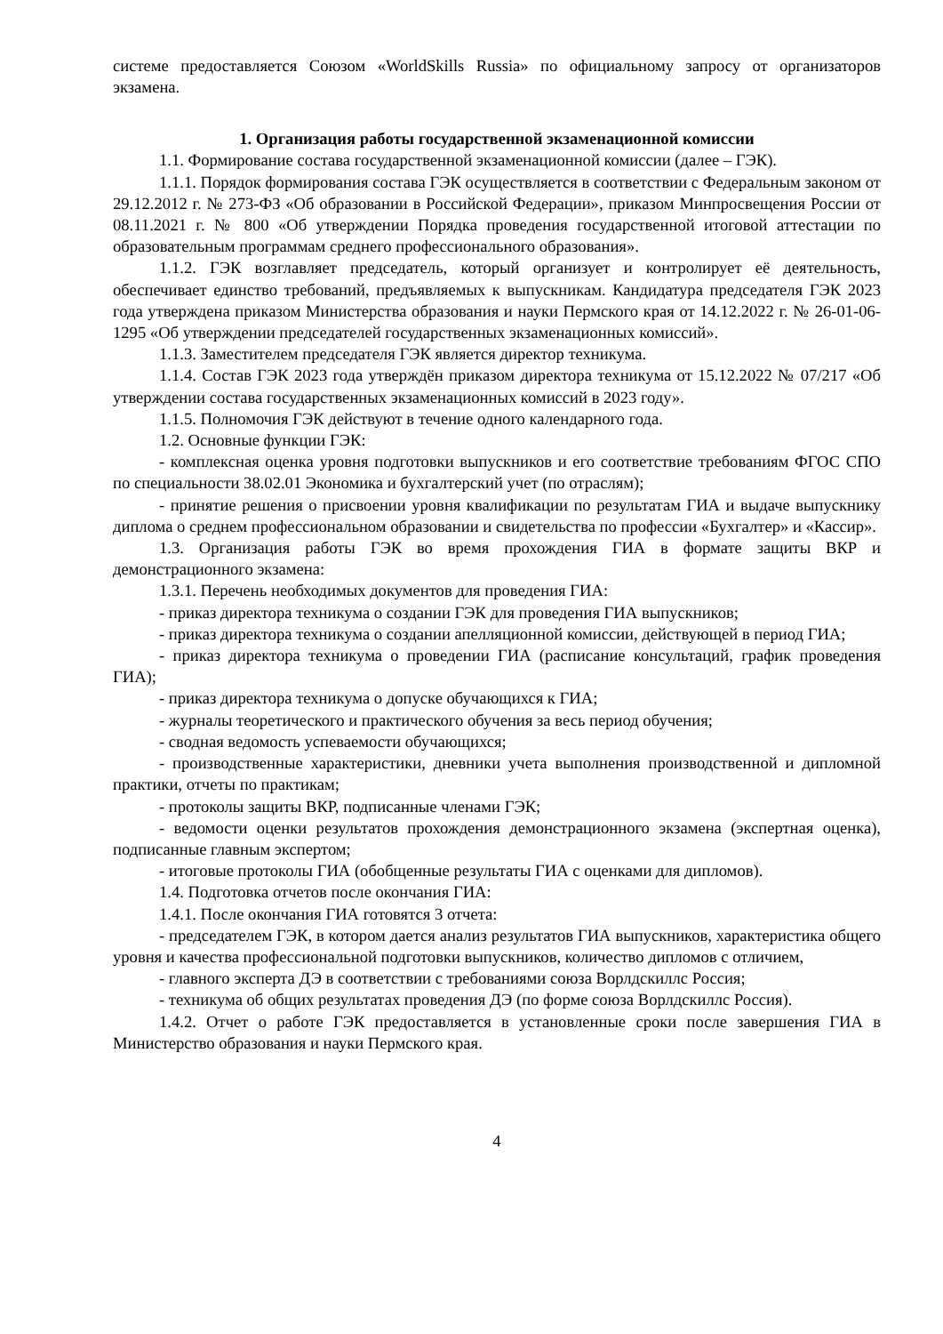системе предоставляется Союзом «WorldSkills Russia» по официальному запросу от организаторов экзамена.
1. Организация работы государственной экзаменационной комиссии
1.1. Формирование состава государственной экзаменационной комиссии (далее – ГЭК).
1.1.1. Порядок формирования состава ГЭК осуществляется в соответствии с Федеральным законом от 29.12.2012 г. № 273-ФЗ «Об образовании в Российской Федерации», приказом Минпросвещения России от 08.11.2021 г. № 800 «Об утверждении Порядка проведения государственной итоговой аттестации по образовательным программам среднего профессионального образования».
1.1.2. ГЭК возглавляет председатель, который организует и контролирует её деятельность, обеспечивает единство требований, предъявляемых к выпускникам. Кандидатура председателя ГЭК 2023 года утверждена приказом Министерства образования и науки Пермского края от 14.12.2022 г. № 26-01-06-1295 «Об утверждении председателей государственных экзаменационных комиссий».
1.1.3. Заместителем председателя ГЭК является директор техникума.
1.1.4. Состав ГЭК 2023 года утверждён приказом директора техникума от 15.12.2022 № 07/217 «Об утверждении состава государственных экзаменационных комиссий в 2023 году».
1.1.5. Полномочия ГЭК действуют в течение одного календарного года.
1.2. Основные функции ГЭК:
- комплексная оценка уровня подготовки выпускников и его соответствие требованиям ФГОС СПО по специальности 38.02.01 Экономика и бухгалтерский учет (по отраслям);
- принятие решения о присвоении уровня квалификации по результатам ГИА и выдаче выпускнику диплома о среднем профессиональном образовании и свидетельства по профессии «Бухгалтер» и «Кассир».
1.3. Организация работы ГЭК во время прохождения ГИА в формате защиты ВКР и демонстрационного экзамена:
1.3.1. Перечень необходимых документов для проведения ГИА:
- приказ директора техникума о создании ГЭК для проведения ГИА выпускников;
- приказ директора техникума о создании апелляционной комиссии, действующей в период ГИА;
- приказ директора техникума о проведении ГИА (расписание консультаций, график проведения ГИА);
- приказ директора техникума о допуске обучающихся к ГИА;
- журналы теоретического и практического обучения за весь период обучения;
- сводная ведомость успеваемости обучающихся;
- производственные характеристики, дневники учета выполнения производственной и дипломной практики, отчеты по практикам;
- протоколы защиты ВКР, подписанные членами ГЭК;
- ведомости оценки результатов прохождения демонстрационного экзамена (экспертная оценка), подписанные главным экспертом;
- итоговые протоколы ГИА (обобщенные результаты ГИА с оценками для дипломов).
1.4. Подготовка отчетов после окончания ГИА:
1.4.1. После окончания ГИА готовятся 3 отчета:
- председателем ГЭК, в котором дается анализ результатов ГИА выпускников, характеристика общего уровня и качества профессиональной подготовки выпускников, количество дипломов с отличием,
- главного эксперта ДЭ в соответствии с требованиями союза Ворлдскиллс Россия;
- техникума об общих результатах проведения ДЭ (по форме союза Ворлдскиллс Россия).
1.4.2. Отчет о работе ГЭК предоставляется в установленные сроки после завершения ГИА в Министерство образования и науки Пермского края.
4